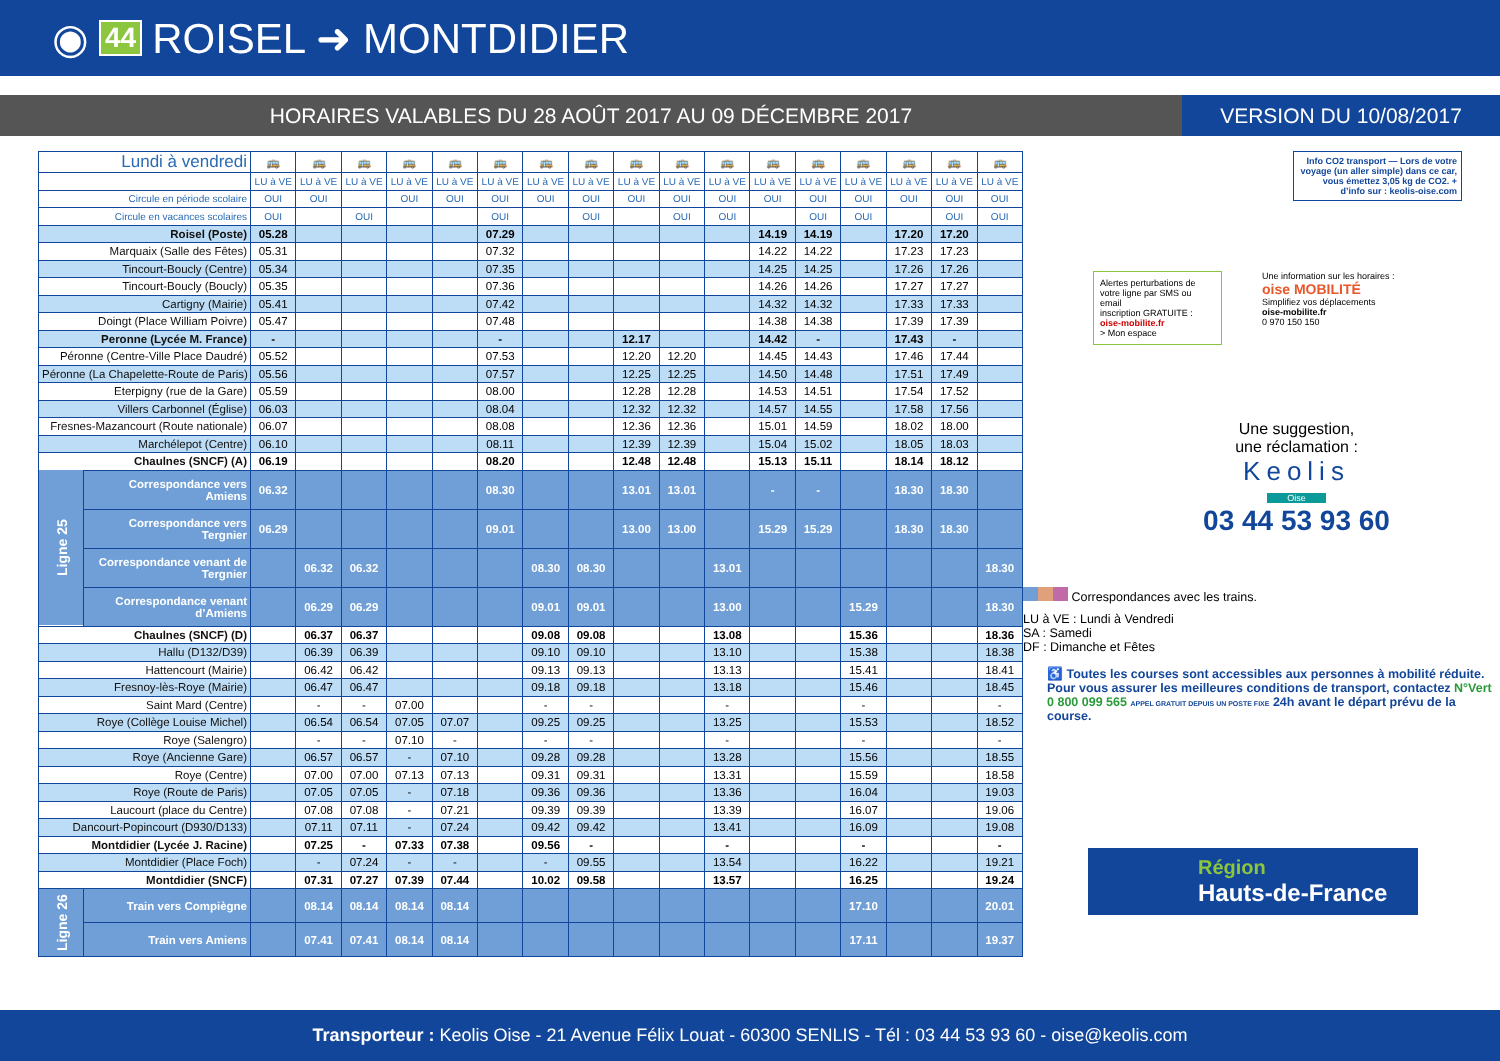◉ 44 ROISEL ➜ MONTDIDIER
HORAIRES VALABLES DU 28 AOÛT 2017 AU 09 DÉCEMBRE 2017
VERSION DU 10/08/2017
| Lundi à vendredi | | 🚌 | 🚌 | 🚌 | 🚌 | 🚌 | 🚌 | 🚌 | 🚌 | 🚌 | 🚌 | 🚌 | 🚌 | 🚌 | 🚌 | 🚌 | 🚌 | 🚌 |
| | | LU à VE | LU à VE | LU à VE | LU à VE | LU à VE | LU à VE | LU à VE | LU à VE | LU à VE | LU à VE | LU à VE | LU à VE | LU à VE | LU à VE | LU à VE | LU à VE | LU à VE |
| Circule en période scolaire | | OUI | OUI | | OUI | OUI | OUI | OUI | OUI | OUI | OUI | OUI | OUI | OUI | OUI | OUI | OUI | OUI |
| Circule en vacances scolaires | | OUI | | OUI | | | OUI | | OUI | | OUI | OUI | | OUI | OUI | | OUI | OUI |
| Roisel (Poste) | | 05.28 | | | | | 07.29 | | | | | | 14.19 | 14.19 | | 17.20 | 17.20 | |
| Marquaix (Salle des Fêtes) | | 05.31 | | | | | 07.32 | | | | | | 14.22 | 14.22 | | 17.23 | 17.23 | |
| Tincourt-Boucly (Centre) | | 05.34 | | | | | 07.35 | | | | | | 14.25 | 14.25 | | 17.26 | 17.26 | |
| Tincourt-Boucly (Boucly) | | 05.35 | | | | | 07.36 | | | | | | 14.26 | 14.26 | | 17.27 | 17.27 | |
| Cartigny (Mairie) | | 05.41 | | | | | 07.42 | | | | | | 14.32 | 14.32 | | 17.33 | 17.33 | |
| Doingt (Place William Poivre) | | 05.47 | | | | | 07.48 | | | | | | 14.38 | 14.38 | | 17.39 | 17.39 | |
| Peronne (Lycée M. France) | | - | | | | | - | | | 12.17 | | | 14.42 | - | | 17.43 | - | |
| Péronne (Centre-Ville Place Daudré) | | 05.52 | | | | | 07.53 | | | 12.20 | 12.20 | | 14.45 | 14.43 | | 17.46 | 17.44 | |
| Péronne (La Chapelette-Route de Paris) | | 05.56 | | | | | 07.57 | | | 12.25 | 12.25 | | 14.50 | 14.48 | | 17.51 | 17.49 | |
| Eterpigny (rue de la Gare) | | 05.59 | | | | | 08.00 | | | 12.28 | 12.28 | | 14.53 | 14.51 | | 17.54 | 17.52 | |
| Villers Carbonnel (Église) | | 06.03 | | | | | 08.04 | | | 12.32 | 12.32 | | 14.57 | 14.55 | | 17.58 | 17.56 | |
| Fresnes-Mazancourt (Route nationale) | | 06.07 | | | | | 08.08 | | | 12.36 | 12.36 | | 15.01 | 14.59 | | 18.02 | 18.00 | |
| Marchélepot (Centre) | | 06.10 | | | | | 08.11 | | | 12.39 | 12.39 | | 15.04 | 15.02 | | 18.05 | 18.03 | |
| Chaulnes (SNCF) (A) | | 06.19 | | | | | 08.20 | | | 12.48 | 12.48 | | 15.13 | 15.11 | | 18.14 | 18.12 | |
| Ligne 25 | Correspondance vers Amiens | 06.32 | | | | | 08.30 | | | 13.01 | 13.01 | | - | - | | 18.30 | 18.30 | |
| | Correspondance vers Tergnier | 06.29 | | | | | 09.01 | | | 13.00 | 13.00 | | 15.29 | 15.29 | | 18.30 | 18.30 | |
| | Correspondance venant de Tergnier | | 06.32 | 06.32 | | | | 08.30 | 08.30 | | | 13.01 | | | | | | 18.30 |
| | Correspondance venant d’Amiens | | 06.29 | 06.29 | | | | 09.01 | 09.01 | | | 13.00 | | | 15.29 | | | 18.30 |
| Chaulnes (SNCF) (D) | | | 06.37 | 06.37 | | | | 09.08 | 09.08 | | | 13.08 | | | 15.36 | | | 18.36 |
| Hallu (D132/D39) | | | 06.39 | 06.39 | | | | 09.10 | 09.10 | | | 13.10 | | | 15.38 | | | 18.38 |
| Hattencourt (Mairie) | | | 06.42 | 06.42 | | | | 09.13 | 09.13 | | | 13.13 | | | 15.41 | | | 18.41 |
| Fresnoy-lès-Roye (Mairie) | | | 06.47 | 06.47 | | | | 09.18 | 09.18 | | | 13.18 | | | 15.46 | | | 18.45 |
| Saint Mard (Centre) | | | - | - | 07.00 | | | - | - | | | - | | | - | | | - |
| Roye (Collège Louise Michel) | | | 06.54 | 06.54 | 07.05 | 07.07 | | 09.25 | 09.25 | | | 13.25 | | | 15.53 | | | 18.52 |
| Roye (Salengro) | | | - | - | 07.10 | - | | - | - | | | - | | | - | | | - |
| Roye (Ancienne Gare) | | | 06.57 | 06.57 | - | 07.10 | | 09.28 | 09.28 | | | 13.28 | | | 15.56 | | | 18.55 |
| Roye (Centre) | | | 07.00 | 07.00 | 07.13 | 07.13 | | 09.31 | 09.31 | | | 13.31 | | | 15.59 | | | 18.58 |
| Roye (Route de Paris) | | | 07.05 | 07.05 | - | 07.18 | | 09.36 | 09.36 | | | 13.36 | | | 16.04 | | | 19.03 |
| Laucourt (place du Centre) | | | 07.08 | 07.08 | - | 07.21 | | 09.39 | 09.39 | | | 13.39 | | | 16.07 | | | 19.06 |
| Dancourt-Popincourt (D930/D133) | | | 07.11 | 07.11 | - | 07.24 | | 09.42 | 09.42 | | | 13.41 | | | 16.09 | | | 19.08 |
| Montdidier (Lycée J. Racine) | | | 07.25 | - | 07.33 | 07.38 | | 09.56 | - | | | - | | | - | | | - |
| Montdidier (Place Foch) | | | - | 07.24 | - | - | | - | 09.55 | | | 13.54 | | | 16.22 | | | 19.21 |
| Montdidier (SNCF) | | | 07.31 | 07.27 | 07.39 | 07.44 | | 10.02 | 09.58 | | | 13.57 | | | 16.25 | | | 19.24 |
| Ligne 26 | Train vers Compiègne | | 08.14 | 08.14 | 08.14 | 08.14 | | | | | | | | | 17.10 | | | 20.01 |
| | Train vers Amiens | | 07.41 | 07.41 | 08.14 | 08.14 | | | | | | | | | 17.11 | | | 19.37 |
Info CO2 transport — Lors de votre voyage (un aller simple) dans ce car, vous émettez 3,05 kg de CO2. + d’info sur : keolis-oise.com
Alertes perturbations de votre ligne par SMS ou email
inscription GRATUITE :
oise-mobilite.fr
> Mon espace
Une information sur les horaires :
oise MOBILITÉ
Simplifiez vos déplacements
oise-mobilite.fr
0 970 150 150
Une suggestion,
une réclamation :
Keolis
Oise
03 44 53 93 60
Correspondances avec les trains.
LU à VE : Lundi à Vendredi
SA : Samedi
DF : Dimanche et Fêtes
♿ Toutes les courses sont accessibles aux personnes à mobilité réduite. Pour vous assurer les meilleures conditions de transport, contactez N°Vert 0 800 099 565 APPEL GRATUIT DEPUIS UN POSTE FIXE 24h avant le départ prévu de la course.
Région
Hauts-de-France
Transporteur : Keolis Oise - 21 Avenue Félix Louat - 60300 SENLIS - Tél : 03 44 53 93 60 - oise@keolis.com